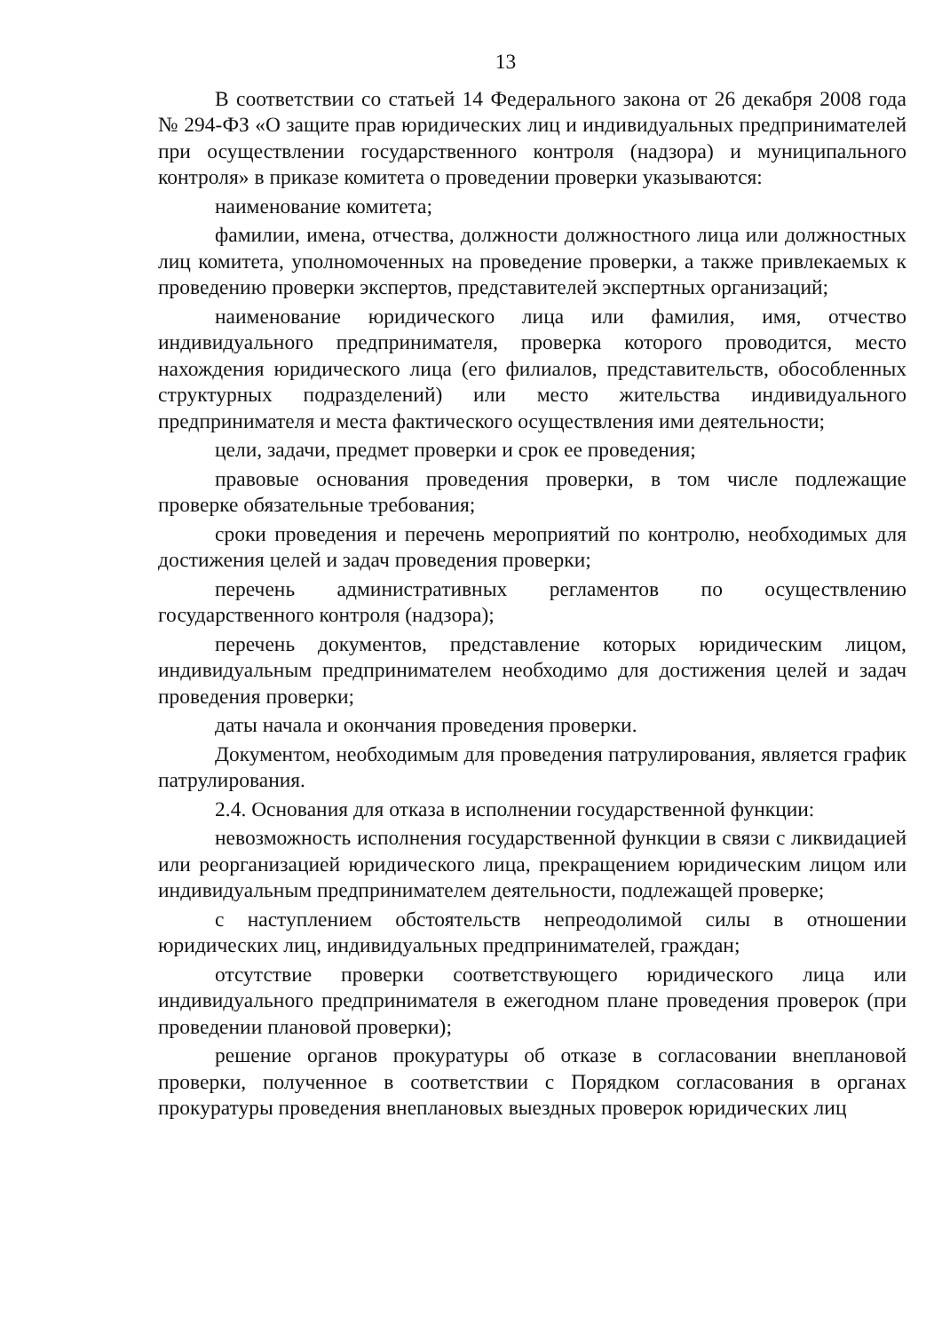13
В соответствии со статьей 14 Федерального закона от 26 декабря 2008 года № 294-ФЗ «О защите прав юридических лиц и индивидуальных предпринимателей при осуществлении государственного контроля (надзора) и муниципального контроля» в приказе комитета о проведении проверки указываются:
наименование комитета;
фамилии, имена, отчества, должности должностного лица или должностных лиц комитета, уполномоченных на проведение проверки, а также привлекаемых к проведению проверки экспертов, представителей экспертных организаций;
наименование юридического лица или фамилия, имя, отчество индивидуального предпринимателя, проверка которого проводится, место нахождения юридического лица (его филиалов, представительств, обособленных структурных подразделений) или место жительства индивидуального предпринимателя и места фактического осуществления ими деятельности;
цели, задачи, предмет проверки и срок ее проведения;
правовые основания проведения проверки, в том числе подлежащие проверке обязательные требования;
сроки проведения и перечень мероприятий по контролю, необходимых для достижения целей и задач проведения проверки;
перечень административных регламентов по осуществлению государственного контроля (надзора);
перечень документов, представление которых юридическим лицом, индивидуальным предпринимателем необходимо для достижения целей и задач проведения проверки;
даты начала и окончания проведения проверки.
Документом, необходимым для проведения патрулирования, является график патрулирования.
2.4. Основания для отказа в исполнении государственной функции:
невозможность исполнения государственной функции в связи с ликвидацией или реорганизацией юридического лица, прекращением юридическим лицом или индивидуальным предпринимателем деятельности, подлежащей проверке;
с наступлением обстоятельств непреодолимой силы в отношении юридических лиц, индивидуальных предпринимателей, граждан;
отсутствие проверки соответствующего юридического лица или индивидуального предпринимателя в ежегодном плане проведения проверок (при проведении плановой проверки);
решение органов прокуратуры об отказе в согласовании внеплановой проверки, полученное в соответствии с Порядком согласования в органах прокуратуры проведения внеплановых выездных проверок юридических лиц